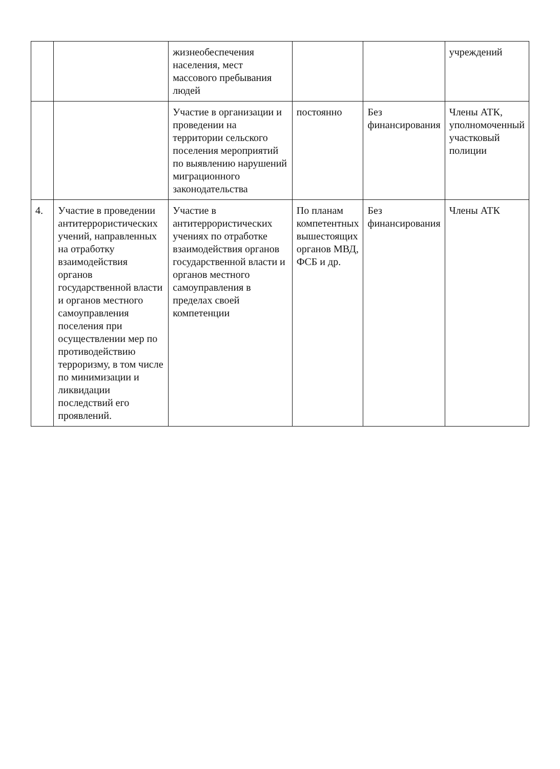| | | жизнеобеспечения населения, мест массового пребывания людей | | | учреждений |
| | | Участие в организации и проведении на территории сельского поселения мероприятий по выявлению нарушений миграционного законодательства | постоянно | Без финансирования | Члены АТК, уполномоченный участковый полиции |
| 4. | Участие в проведении антитеррористических учений, направленных на отработку взаимодействия органов государственной власти и органов местного самоуправления поселения при осуществлении мер по противодействию терроризму, в том числе по минимизации и ликвидации последствий его проявлений. | Участие в антитеррористических учениях по отработке взаимодействия органов государственной власти и органов местного самоуправления в пределах своей компетенции | По планам компетентных вышестоящих органов МВД, ФСБ и др. | Без финансирования | Члены АТК |